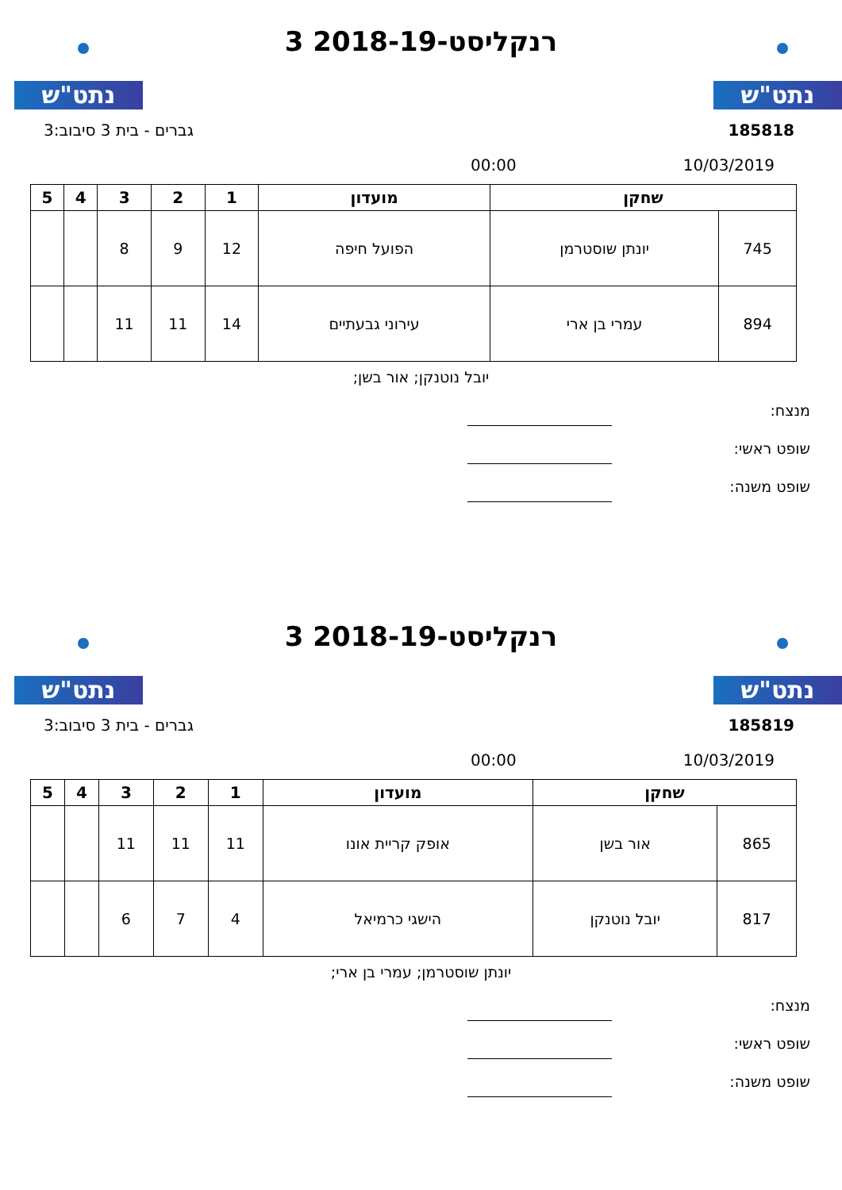נתט"ש נתט"ש
רנקליסט-2018-19 3
185818 גברים - בית 3 סיבוב:3
10/03/2019 00:00
| שחקן | | מועדון | 1 | 2 | 3 | 4 | 5 |
| --- | --- | --- | --- | --- | --- | --- | --- |
| 745 | יונתן שוסטרמן | הפועל חיפה | 12 | 9 | 8 | | |
| 894 | עמרי בן ארי | עירוני גבעתיים | 14 | 11 | 11 | | |
יובל נוטנקן; אור בשן;
מנצח:
שופט ראשי:
שופט משנה:
נתט"ש נתט"ש
רנקליסט-2018-19 3
185819 גברים - בית 3 סיבוב:3
10/03/2019 00:00
| שחקן | | מועדון | 1 | 2 | 3 | 4 | 5 |
| --- | --- | --- | --- | --- | --- | --- | --- |
| 865 | אור בשן | אופק קריית אונו | 11 | 11 | 11 | | |
| 817 | יובל נוטנקן | הישגי כרמיאל | 4 | 7 | 6 | | |
יונתן שוסטרמן; עמרי בן ארי;
מנצח:
שופט ראשי:
שופט משנה: